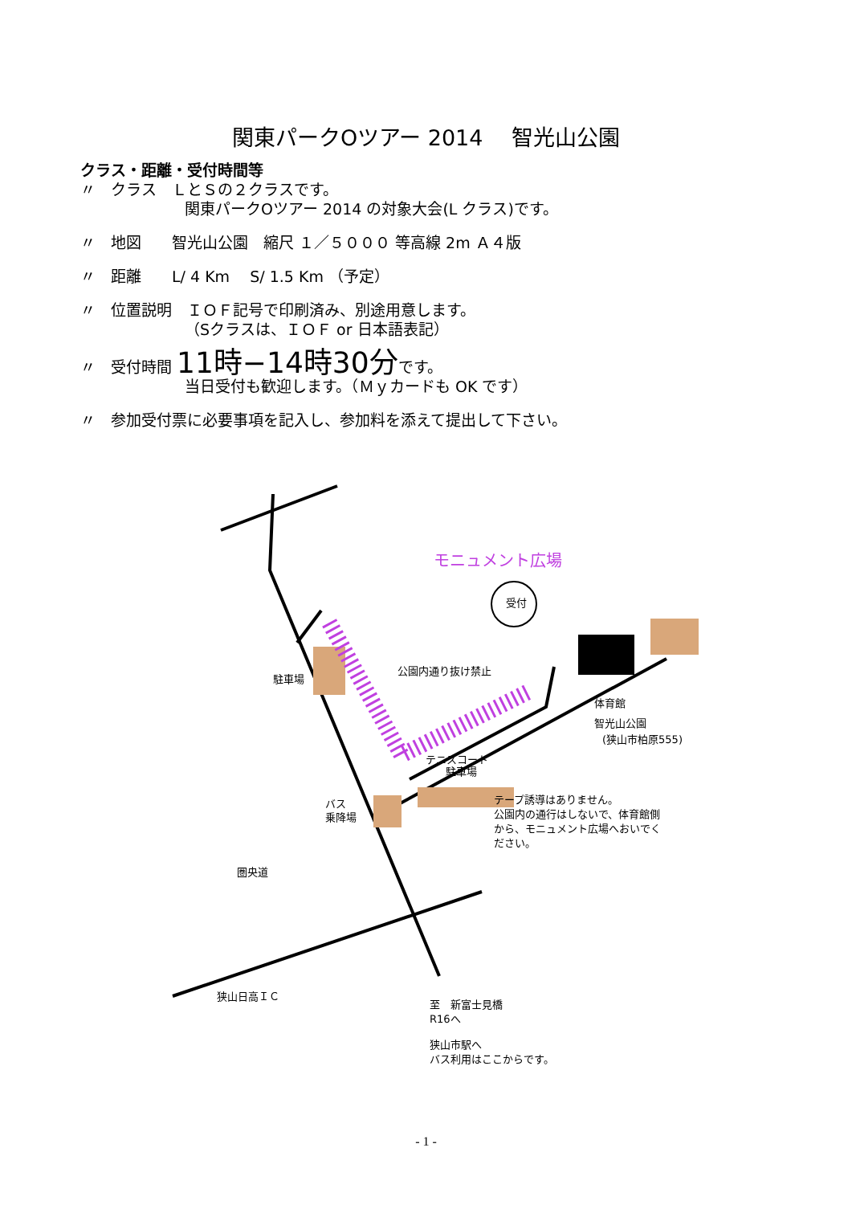関東パークOツアー 2014　 智光山公園
クラス・距離・受付時間等
〃　クラス　ＬとＳの２クラスです。
関東パークOツアー 2014 の対象大会(L クラス)です。
〃　地図　　智光山公園　縮尺 １／５０００ 等高線 2m Ａ４版
〃　距離　　L/ 4 Km　 S/ 1.5 Km （予定）
〃　位置説明　ＩＯＦ記号で印刷済み、別途用意します。
（Sクラスは、ＩＯＦ or 日本語表記）
〃　受付時間 11時−14時30分です。
当日受付も歓迎します。（Ｍｙカードも OK です）
〃　参加受付票に必要事項を記入し、参加料を添えて提出して下さい。
モニュメント広場
受付
駐車場
公園内通り抜け禁止
体育館
智光山公園
(狭山市柏原555)
テニスコート
駐車場
バス
乗降場
テープ誘導はありません。
公園内の通行はしないで、体育館側
から、モニュメント広場へおいでく
ださい。
圏央道
狭山日高ＩＣ
至　新富士見橋
R16へ
狭山市駅へ
バス利用はここからです。
- 1 -